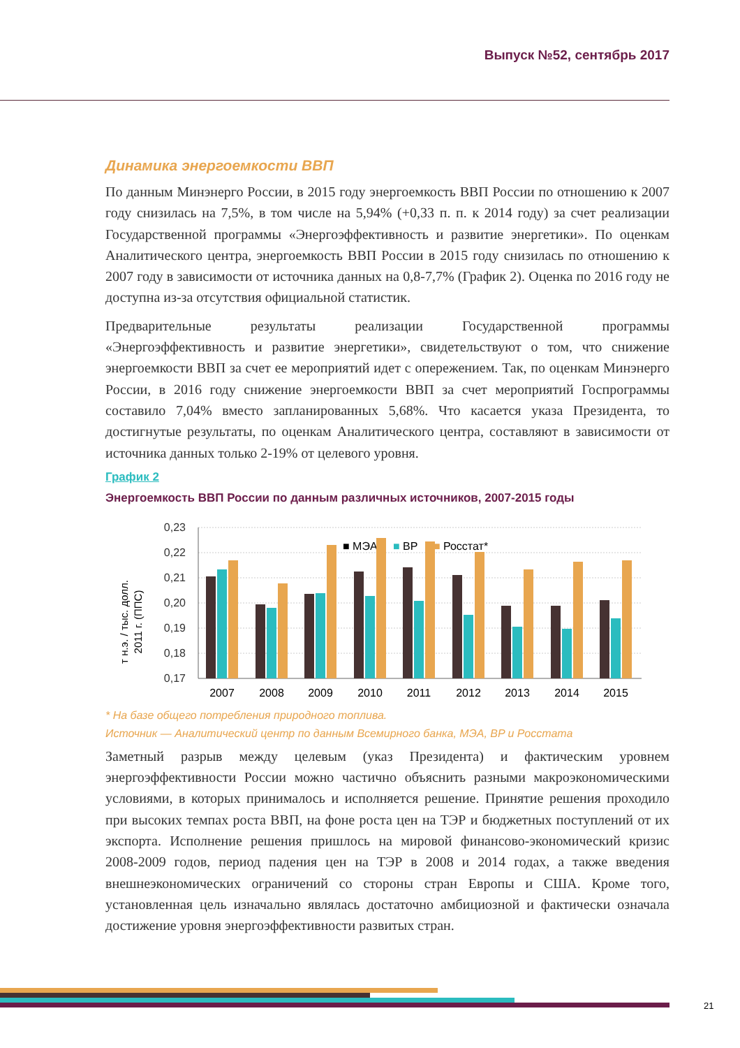Выпуск №52, сентябрь 2017
Динамика энергоемкости ВВП
По данным Минэнерго России, в 2015 году энергоемкость ВВП России по отношению к 2007 году снизилась на 7,5%, в том числе на 5,94% (+0,33 п. п. к 2014 году) за счет реализации Государственной программы «Энергоэффективность и развитие энергетики». По оценкам Аналитического центра, энергоемкость ВВП России в 2015 году снизилась по отношению к 2007 году в зависимости от источника данных на 0,8-7,7% (График 2). Оценка по 2016 году не доступна из-за отсутствия официальной статистик.
Предварительные результаты реализации Государственной программы «Энергоэффективность и развитие энергетики», свидетельствуют о том, что снижение энергоемкости ВВП за счет ее мероприятий идет с опережением. Так, по оценкам Минэнерго России, в 2016 году снижение энергоемкости ВВП за счет мероприятий Госпрограммы составило 7,04% вместо запланированных 5,68%. Что касается указа Президента, то достигнутые результаты, по оценкам Аналитического центра, составляют в зависимости от источника данных только 2-19% от целевого уровня.
График 2
Энергоемкость ВВП России по данным различных источников, 2007-2015 годы
т н.э. / тыс. долл.
2011 г. (ППС)
0,23
0,22
0,21
0,20
0,19
0,18
0,17
■ МЭА
■
BP
■
Росстат*
2007
2008
2009
2010
2011
2012
2013
2014
2015
* На базе общего потребления природного топлива.
Источник — Аналитический центр по данным Всемирного банка, МЭА, BP и Росстата
Заметный разрыв между целевым (указ Президента) и фактическим уровнем энергоэффективности России можно частично объяснить разными макроэкономическими условиями, в которых принималось и исполняется решение. Принятие решения проходило при высоких темпах роста ВВП, на фоне роста цен на ТЭР и бюджетных поступлений от их экспорта. Исполнение решения пришлось на мировой финансово-экономический кризис 2008-2009 годов, период падения цен на ТЭР в 2008 и 2014 годах, а также введения внешнеэкономических ограничений со стороны стран Европы и США. Кроме того, установленная цель изначально являлась достаточно амбициозной и фактически означала достижение уровня энергоэффективности развитых стран.
21